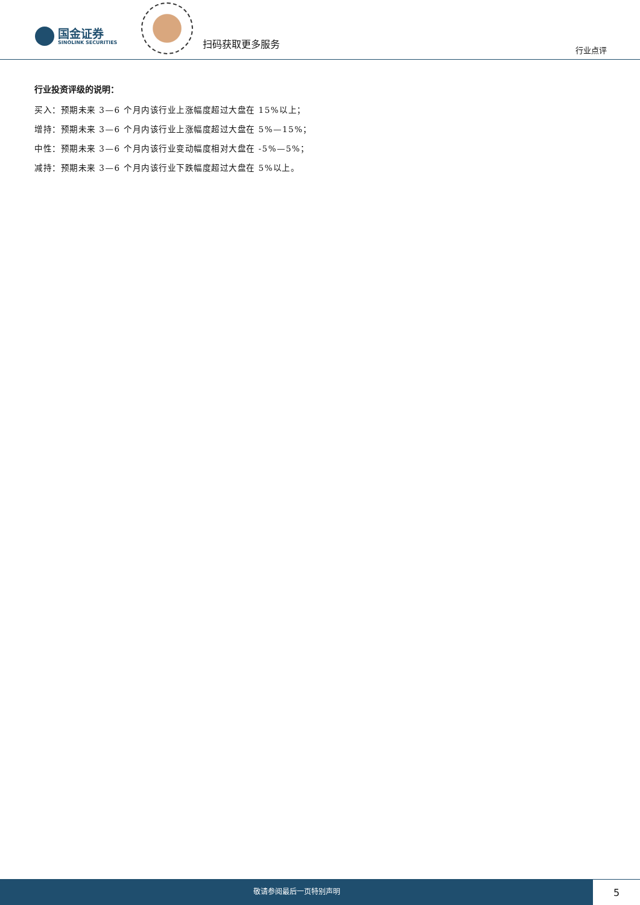国金证券
SINOLINK SECURITIES
扫码获取更多服务
行业点评
行业投资评级的说明：
买入：预期未来 3—6 个月内该行业上涨幅度超过大盘在 15%以上；
增持：预期未来 3—6 个月内该行业上涨幅度超过大盘在 5%—15%；
中性：预期未来 3—6 个月内该行业变动幅度相对大盘在 -5%—5%；
减持：预期未来 3—6 个月内该行业下跌幅度超过大盘在 5%以上。
敬请参阅最后一页特别声明
5